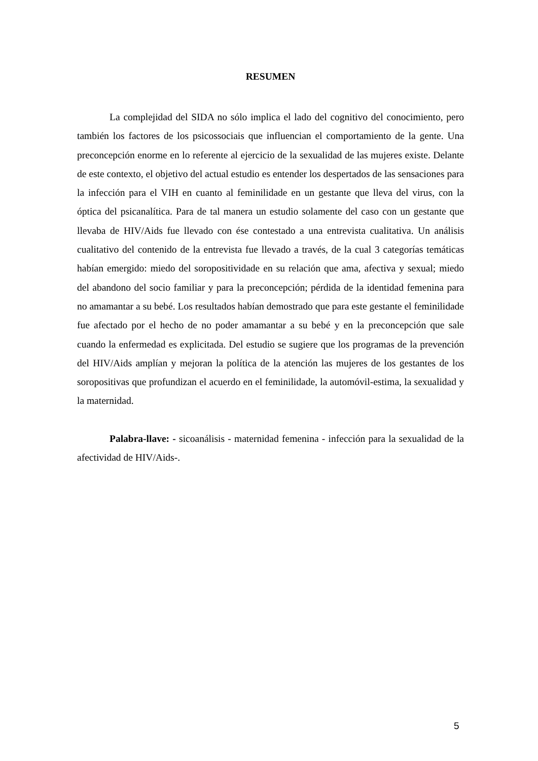RESUMEN
La complejidad del SIDA no sólo implica el lado del cognitivo del conocimiento, pero también los factores de los psicossociais que influencian el comportamiento de la gente. Una preconcepción enorme en lo referente al ejercicio de la sexualidad de las mujeres existe. Delante de este contexto, el objetivo del actual estudio es entender los despertados de las sensaciones para la infección para el VIH en cuanto al feminilidade en un gestante que lleva del virus, con la óptica del psicanalítica. Para de tal manera un estudio solamente del caso con un gestante que llevaba de HIV/Aids fue llevado con ése contestado a una entrevista cualitativa. Un análisis cualitativo del contenido de la entrevista fue llevado a través, de la cual 3 categorías temáticas habían emergido: miedo del soropositividade en su relación que ama, afectiva y sexual; miedo del abandono del socio familiar y para la preconcepción; pérdida de la identidad femenina para no amamantar a su bebé. Los resultados habían demostrado que para este gestante el feminilidade fue afectado por el hecho de no poder amamantar a su bebé y en la preconcepción que sale cuando la enfermedad es explicitada. Del estudio se sugiere que los programas de la prevención del HIV/Aids amplían y mejoran la política de la atención las mujeres de los gestantes de los soropositivas que profundizan el acuerdo en el feminilidade, la automóvil-estima, la sexualidad y la maternidad.
Palabra-llave: - sicoanálisis - maternidad femenina - infección para la sexualidad de la afectividad de HIV/Aids-.
5